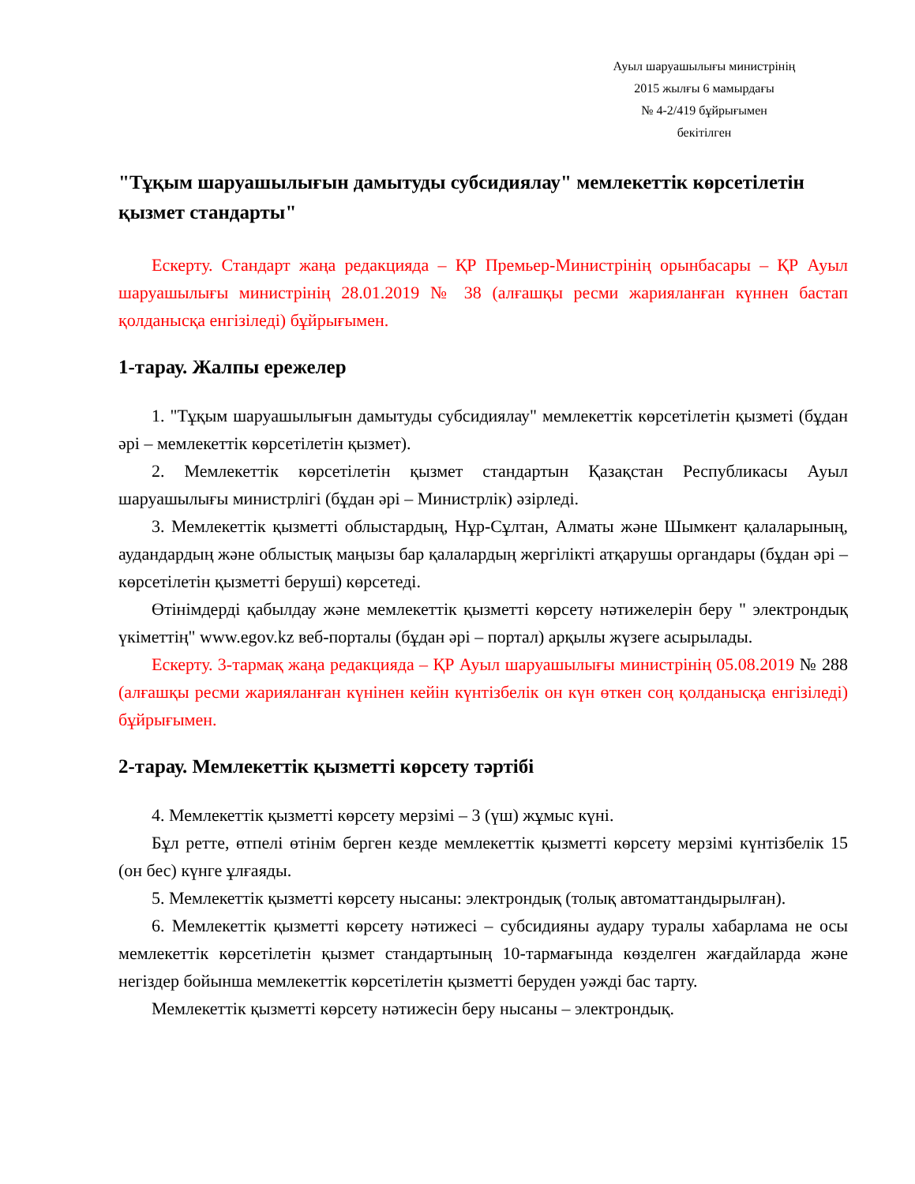Ауыл шаруашылығы министрінің
2015 жылғы 6 мамырдағы
№ 4-2/419 бұйрығымен
бекітілген
"Тұқым шаруашылығын дамытуды субсидиялау" мемлекеттік көрсетілетін қызмет стандарты"
Ескерту. Стандарт жаңа редакцияда – ҚР Премьер-Министрінің орынбасары – ҚР Ауыл шаруашылығы министрінің 28.01.2019 № 38 (алғашқы ресми жарияланған күннен бастап қолданысқа енгізіледі) бұйрығымен.
1-тарау. Жалпы ережелер
1. "Тұқым шаруашылығын дамытуды субсидиялау" мемлекеттік көрсетілетін қызметі (бұдан әрі – мемлекеттік көрсетілетін қызмет).
2. Мемлекеттік көрсетілетін қызмет стандартын Қазақстан Республикасы Ауыл шаруашылығы министрлігі (бұдан әрі – Министрлік) әзірледі.
3. Мемлекеттік қызметті облыстардың, Нұр-Сұлтан, Алматы және Шымкент қалаларының, аудандардың және облыстық маңызы бар қалалардың жергілікті атқарушы органдары (бұдан әрі – көрсетілетін қызметті беруші) көрсетеді.
Өтінімдерді қабылдау және мемлекеттік қызметті көрсету нәтижелерін беру " электрондық үкіметтің" www.egov.kz веб-порталы (бұдан әрі – портал) арқылы жүзеге асырылады.
Ескерту. 3-тармақ жаңа редакцияда – ҚР Ауыл шаруашылығы министрінің 05.08.2019 № 288 (алғашқы ресми жарияланған күнінен кейін күнтізбелік он күн өткен соң қолданысқа енгізіледі) бұйрығымен.
2-тарау. Мемлекеттік қызметті көрсету тәртібі
4. Мемлекеттік қызметті көрсету мерзімі – 3 (үш) жұмыс күні.
Бұл ретте, өтпелі өтінім берген кезде мемлекеттік қызметті көрсету мерзімі күнтізбелік 15 (он бес) күнге ұлғаяды.
5. Мемлекеттік қызметті көрсету нысаны: электрондық (толық автоматтандырылған).
6. Мемлекеттік қызметті көрсету нәтижесі – субсидияны аудару туралы хабарлама не осы мемлекеттік көрсетілетін қызмет стандартының 10-тармағында көзделген жағдайларда және негіздер бойынша мемлекеттік көрсетілетін қызметті беруден уәжді бас тарту.
Мемлекеттік қызметті көрсету нәтижесін беру нысаны – электрондық.